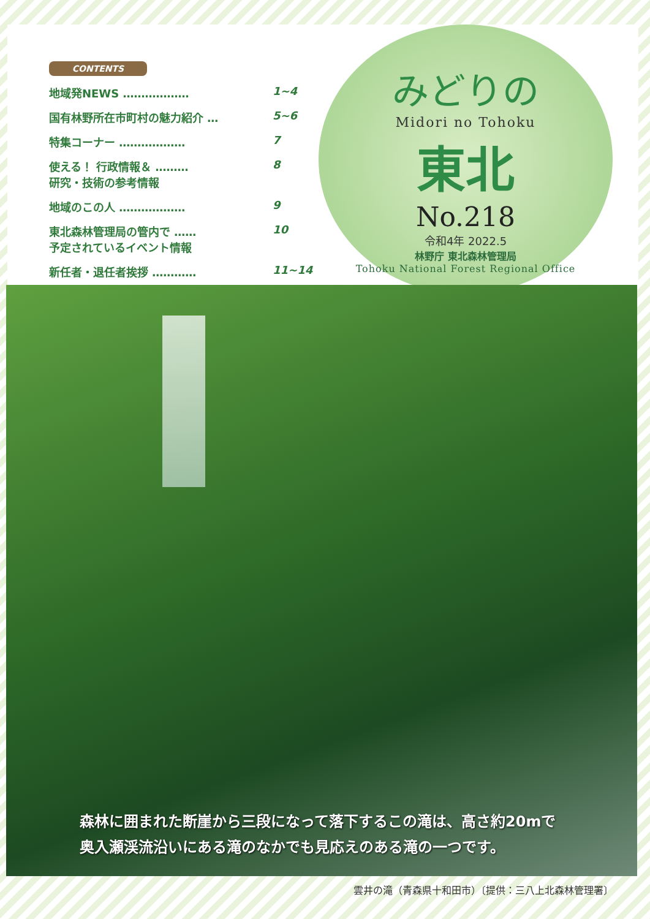CONTENTS
地域発NEWS ……………… 1~4
国有林野所在市町村の魅力紹介 … 5~6
特集コーナー ……………… 7
使える！ 行政情報＆ ………
研究・技術の参考情報 8
地域のこの人 ……………… 9
東北森林管理局の管内で ……
予定されているイベント情報 10
新任者・退任者挨拶 ………… 11~14
みどりの
Midori no Tohoku
東北
No.218
令和4年 2022.5
林野庁 東北森林管理局
Tohoku National Forest Regional Office
森林に囲まれた断崖から三段になって落下するこの滝は、高さ約20mで
奥入瀬渓流沿いにある滝のなかでも見応えのある滝の一つです。
雲井の滝（青森県十和田市）〔提供：三八上北森林管理署〕